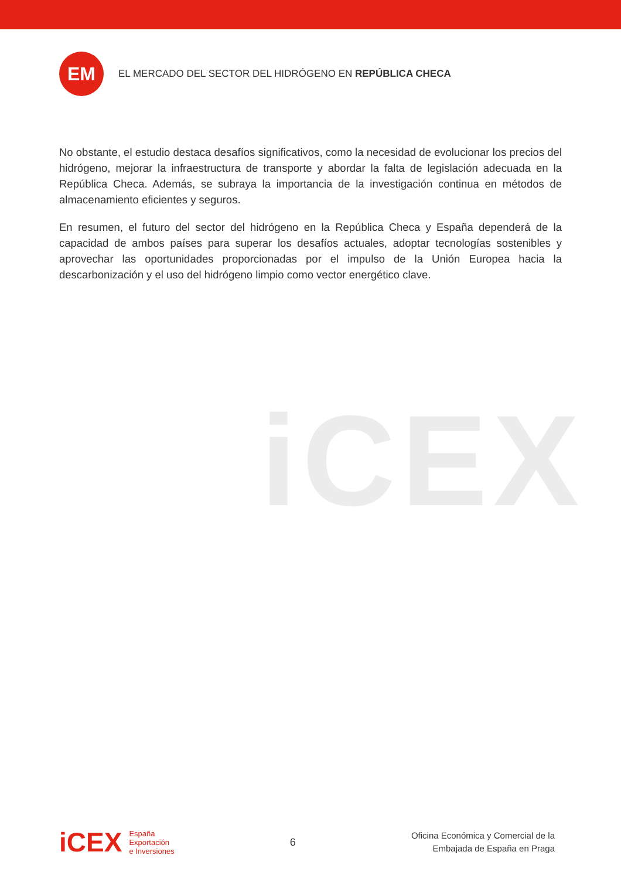EM
EL MERCADO DEL SECTOR DEL HIDRÓGENO EN REPÚBLICA CHECA
iCEX
No obstante, el estudio destaca desafíos significativos, como la necesidad de evolucionar los precios del hidrógeno, mejorar la infraestructura de transporte y abordar la falta de legislación adecuada en la República Checa. Además, se subraya la importancia de la investigación continua en métodos de almacenamiento eficientes y seguros.
En resumen, el futuro del sector del hidrógeno en la República Checa y España dependerá de la capacidad de ambos países para superar los desafíos actuales, adoptar tecnologías sostenibles y aprovechar las oportunidades proporcionadas por el impulso de la Unión Europea hacia la descarbonización y el uso del hidrógeno limpio como vector energético clave.
iCEX
España
Exportación
e Inversiones
6
Oficina Económica y Comercial de la
Embajada de España en Praga